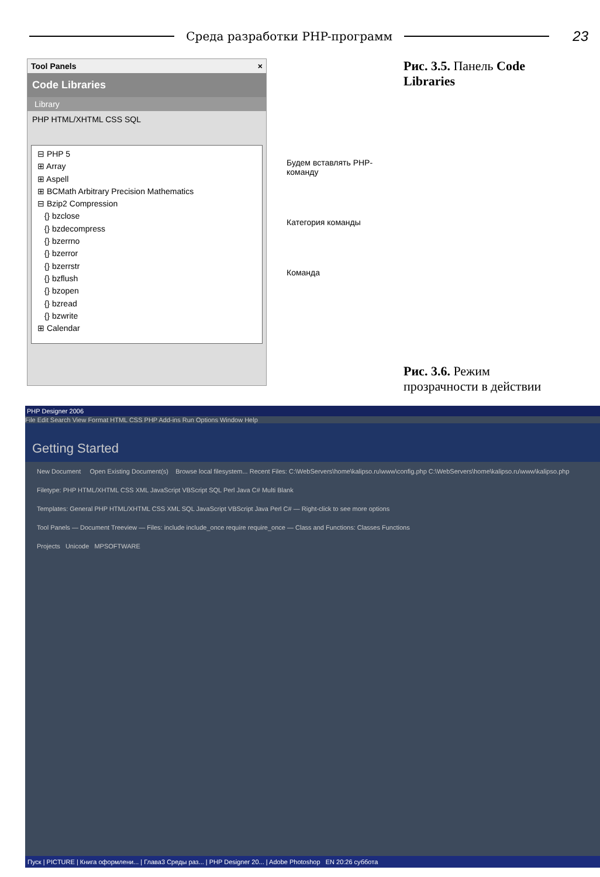Среда разработки PHP-программ
23
Tool Panels ×
Code Libraries
Library
PHP HTML/XHTML CSS SQL
⊟ PHP 5
⊞ Array
⊞ Aspell
⊞ BCMath Arbitrary Precision Mathematics
⊟ Bzip2 Compression
{} bzclose
{} bzdecompress
{} bzerrno
{} bzerror
{} bzerrstr
{} bzflush
{} bzopen
{} bzread
{} bzwrite
⊞ Calendar
Будем вставлять PHP-команду
Категория команды
Команда
Рис. 3.5. Панель Code Libraries
Рис. 3.6. Режим прозрачности в действии
PHP Designer 2006
File Edit Search View Format HTML CSS PHP Add-ins Run Options Window Help
Getting Started
New Document Open Existing Document(s) Browse local filesystem... Recent Files: C:\WebServers\home\kalipso.ru\www\config.php C:\WebServers\home\kalipso.ru\www\kalipso.php
Filetype: PHP HTML/XHTML CSS XML JavaScript VBScript SQL Perl Java C# Multi Blank
Templates: General PHP HTML/XHTML CSS XML SQL JavaScript VBScript Java Perl C# — Right-click to see more options
Tool Panels — Document Treeview — Files: include include_once require require_once — Class and Functions: Classes Functions
Projects Unicode MPSOFTWARE
Пуск | PICTURE | Книга оформлени... | Глава3 Среды раз... | PHP Designer 20... | Adobe Photoshop EN 20:26 суббота